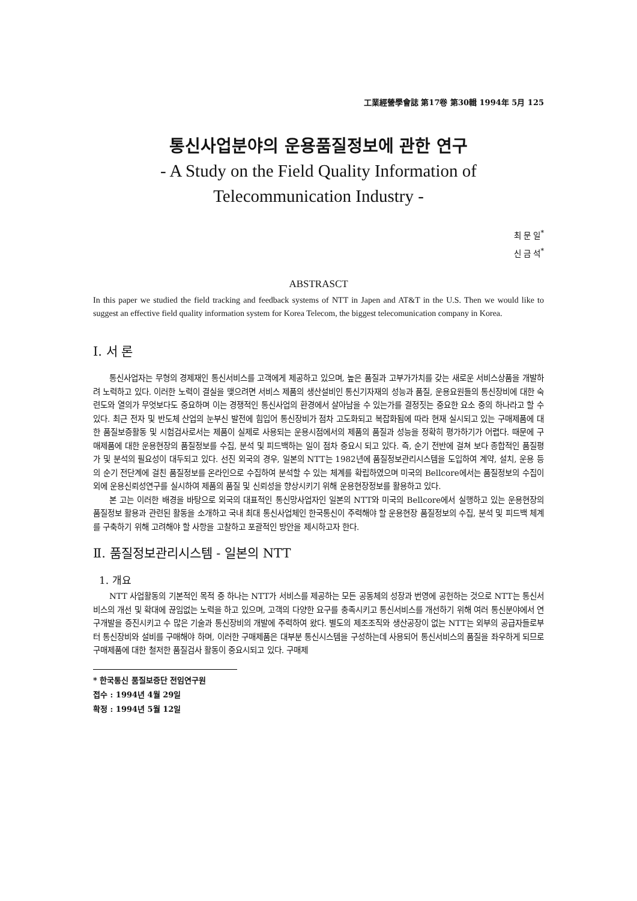工業經營學會誌 第17卷 第30輯 1994年 5月 125
통신사업분야의 운용품질정보에 관한 연구
- A Study on the Field Quality Information of
Telecommunication Industry -
최 문 일<sup>*</sup>
신 금 석<sup>*</sup>
ABSTRASCT
In this paper we studied the field tracking and feedback systems of NTT in Japen and AT&T in the U.S. Then we would like to suggest an effective field quality information system for Korea Telecom, the biggest telecomunication company in Korea.
Ⅰ. 서 론
통신사업자는 무형의 경제재인 통신서비스를 고객에게 제공하고 있으며, 높은 품질과 고부가가치를 갖는 새로운 서비스상품을 개발하려 노력하고 있다. 이러한 노력이 결실을 맺으려면 서비스 제품의 생산설비인 통신기자재의 성능과 품질, 운용요원들의 통신장비에 대한 숙련도와 열의가 무엇보다도 중요하며 이는 경쟁적인 통신사업의 환경에서 살아남을 수 있는가를 결정짓는 중요한 요소 중의 하나라고 할 수 있다. 최근 전자 및 반도체 산업의 눈부신 발전에 힘입어 통신장비가 점차 고도화되고 복잡화됨에 따라 현재 실시되고 있는 구매제품에 대한 품질보증활동 및 시험검사로서는 제품이 실제로 사용되는 운용시점에서의 제품의 품질과 성능을 정확히 평가하기가 어렵다. 때문에 구매제품에 대한 운용현장의 품질정보를 수집, 분석 및 피드백하는 일이 점차 중요시 되고 있다. 즉, 순기 전반에 걸쳐 보다 종합적인 품질평가 및 분석의 필요성이 대두되고 있다. 선진 외국의 경우, 일본의 NTT는 1982년에 품질정보관리시스템을 도입하여 계약, 설치, 운용 등의 순기 전단계에 걸친 품질정보를 온라인으로 수집하여 분석할 수 있는 체계를 확립하였으며 미국의 Bellcore에서는 품질정보의 수집이외에 운용신뢰성연구를 실시하여 제품의 품질 및 신뢰성을 향상시키기 위해 운용현장정보를 활용하고 있다.
본 고는 이러한 배경을 바탕으로 외국의 대표적인 통신망사업자인 일본의 NTT와 미국의 Bellcore에서 실행하고 있는 운용현장의 품질정보 활용과 관련된 활동을 소개하고 국내 최대 통신사업체인 한국통신이 주력해야 할 운용현장 품질정보의 수집, 분석 및 피드백 체계를 구축하기 위해 고려해야 할 사항을 고찰하고 포괄적인 방안을 제시하고자 한다.
Ⅱ. 품질정보관리시스템 - 일본의 NTT
1. 개요
NTT 사업활동의 기본적인 목적 중 하나는 NTT가 서비스를 제공하는 모든 공동체의 성장과 번영에 공헌하는 것으로 NTT는 통신서비스의 개선 및 확대에 끊임없는 노력을 하고 있으며, 고객의 다양한 요구를 충족시키고 통신서비스를 개선하기 위해 여러 통신분야에서 연구개발을 증진시키고 수 많은 기술과 통신장비의 개발에 주력하여 왔다. 별도의 제조조직와 생산공장이 없는 NTT는 외부의 공급자들로부터 통신장비와 설비를 구매해야 하며, 이러한 구매제품은 대부분 통신시스템을 구성하는데 사용되어 통신서비스의 품질을 좌우하게 되므로 구매제품에 대한 철저한 품질검사 활동이 중요시되고 있다. 구매제
* 한국통신 품질보증단 전임연구원
접수 : 1994년 4월 29일
확정 : 1994년 5월 12일